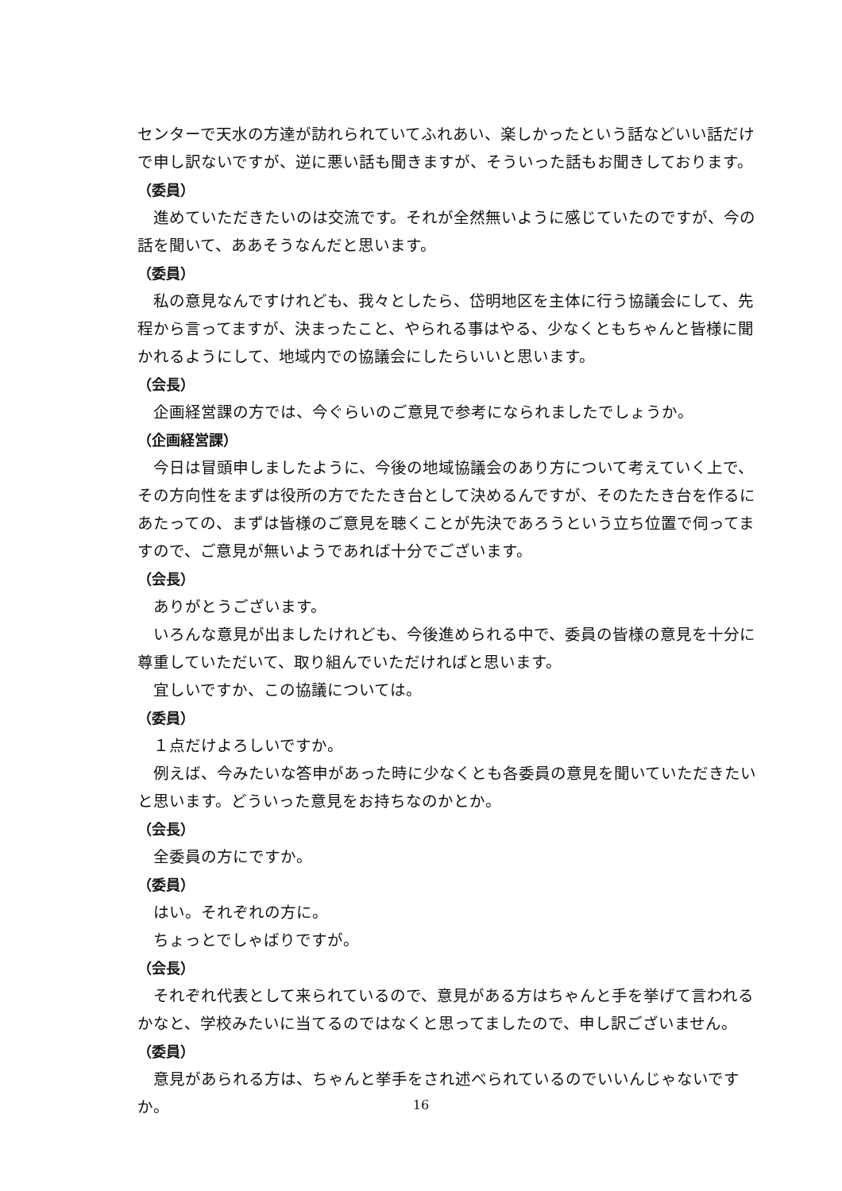センターで天水の方達が訪れられていてふれあい、楽しかったという話などいい話だけで申し訳ないですが、逆に悪い話も聞きますが、そういった話もお聞きしております。
（委員）
進めていただきたいのは交流です。それが全然無いように感じていたのですが、今の話を聞いて、ああそうなんだと思います。
（委員）
私の意見なんですけれども、我々としたら、岱明地区を主体に行う協議会にして、先程から言ってますが、決まったこと、やられる事はやる、少なくともちゃんと皆様に聞かれるようにして、地域内での協議会にしたらいいと思います。
（会長）
企画経営課の方では、今ぐらいのご意見で参考になられましたでしょうか。
（企画経営課）
今日は冒頭申しましたように、今後の地域協議会のあり方について考えていく上で、その方向性をまずは役所の方でたたき台として決めるんですが、そのたたき台を作るにあたっての、まずは皆様のご意見を聴くことが先決であろうという立ち位置で伺ってますので、ご意見が無いようであれば十分でございます。
（会長）
ありがとうございます。
いろんな意見が出ましたけれども、今後進められる中で、委員の皆様の意見を十分に尊重していただいて、取り組んでいただければと思います。
宜しいですか、この協議については。
（委員）
１点だけよろしいですか。
例えば、今みたいな答申があった時に少なくとも各委員の意見を聞いていただきたいと思います。どういった意見をお持ちなのかとか。
（会長）
全委員の方にですか。
（委員）
はい。それぞれの方に。
ちょっとでしゃばりですが。
（会長）
それぞれ代表として来られているので、意見がある方はちゃんと手を挙げて言われるかなと、学校みたいに当てるのではなくと思ってましたので、申し訳ございません。
（委員）
意見があられる方は、ちゃんと挙手をされ述べられているのでいいんじゃないですか。
16